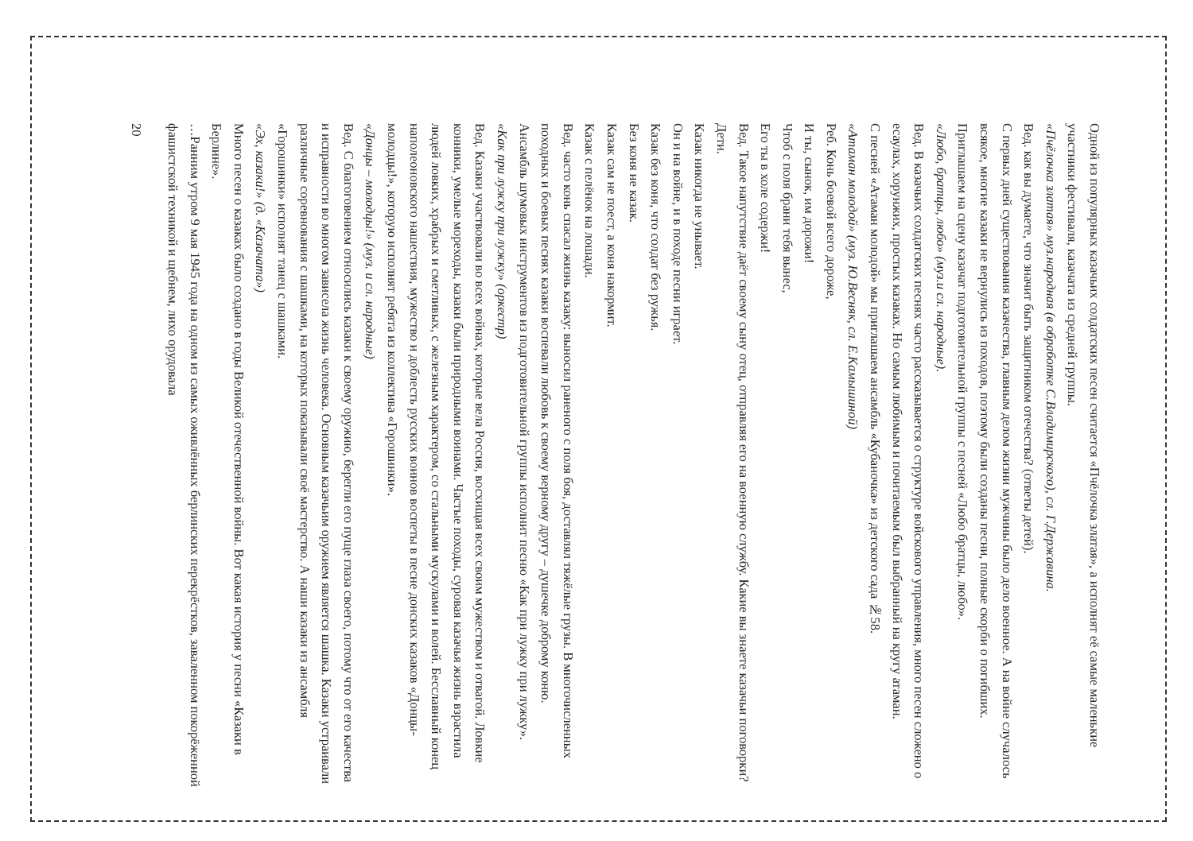Одной из популярных казачьих солдатских песен считается «Пчёлочка златая», а исполнят её самые маленькие участники фестиваля, казачата из средней группы.
«Пчёлочка златая» муз.народная (в обработке С.Владимирского), сл. Г.Державина.
Вед. как вы думаете, что значит быть защитником отечества? (ответы детей).
С первых дней существования казачества, главным делом жизни мужчины было дело военное. А на войне случалось всякое, многие казаки не вернулись из походов, поэтому были созданы песни, полные скорби о погибших. Приглашаем на сцену казачат подготовительной группы с песней «Любо братцы, любо».
«Любо, братцы, любо» (муз.и сл. народные).
Вед. В казачьих солдатских песнях часто рассказывается о структуре войскового управления, много песен сложено о есаулах, хорунжих, простых казаках. Но самым любимым и почитаемым был выбранный на кругу атаман.
С песней «Атаман молодой» мы приглашаем ансамбль «Кубаночка» из детского сада №58.
«Атаман молодой» (муз. Ю.Весняк, сл. Е.Камышиной)
Реб. Конь боевой всего дороже,
И ты, сынок, им дорожи!
Чтоб с поля брани тебя вынес,
Его ты в холе содержи!
Вед. Такое напутствие даёт своему сыну отец, отправляя его на военную службу. Какие вы знаете казачьи поговорки?
Дети.
Казак никогда не унывает.
Он и на войне, и в походе песни играет.
Казак без коня, что солдат без ружья.
Без коня не казак.
Казак сам не поест, а коня накормит.
Казак с пелёнок на лошади.
Вед. часто конь спасал жизнь казаку: выносил раненого с поля боя, доставлял тяжёлые грузы. В многочисленных походных и боевых песнях казаки воспевали любовь к своему верному другу – душечке доброму коню.
Ансамбль шумовых инструментов из подготовительной группы исполнит песню «Как при лужку при лужку».
«Как при лужку при лужку» (оркестр)
Вед. Казаки участвовали во всех войнах, которые вела Россия, восхищая всех своим мужеством и отвагой. Ловкие конники, умелые мореходы, казаки были природными воинами. Частые походы, суровая казачья жизнь взрастила людей ловких, храбрых и сметливых, с железным характером, со стальными мускулами и волей. Бесславный конец наполеоновского нашествия, мужество и доблесть русских воинов воспеты в песне донских казаков «Донцы-молодцы!», которую исполнят ребята из коллектива «Горошинки».
«Донцы – молодцы!» (муз. и сл. народные)
Вед. С благоговением относились казаки к своему оружию, берегли его пуще глаза своего, потому что от его качества и исправности во многом зависела жизнь человека. Основным казачьим оружием является шашка. Казаки устраивали различные соревнования с шашками, на которых показывали своё мастерство. А наши казаки из ансамбля «Горошинки» исполнят танец с шашками.
«Эх, казаки!» (д. «Казачата»)
Много песен о казаках было создано в годы Великой отечественной войны. Вот какая история у песни «Казаки в Берлине».
…Ранним утром 9 мая 1945 года на одном из самых оживлённых берлинских перекрёстков, заваленном покорёженной фашистской техникой и щебнем, лихо орудовала
20